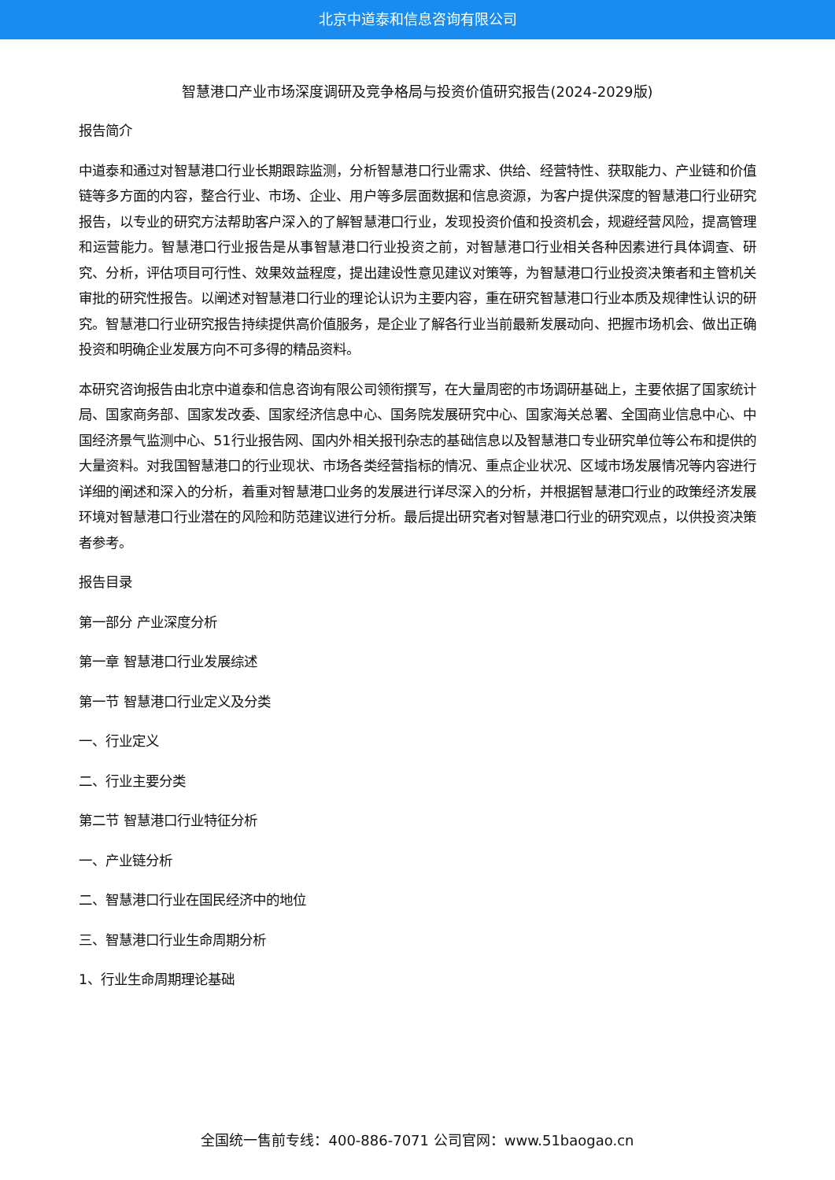北京中道泰和信息咨询有限公司
智慧港口产业市场深度调研及竞争格局与投资价值研究报告(2024-2029版)
报告简介
中道泰和通过对智慧港口行业长期跟踪监测，分析智慧港口行业需求、供给、经营特性、获取能力、产业链和价值链等多方面的内容，整合行业、市场、企业、用户等多层面数据和信息资源，为客户提供深度的智慧港口行业研究报告，以专业的研究方法帮助客户深入的了解智慧港口行业，发现投资价值和投资机会，规避经营风险，提高管理和运营能力。智慧港口行业报告是从事智慧港口行业投资之前，对智慧港口行业相关各种因素进行具体调查、研究、分析，评估项目可行性、效果效益程度，提出建设性意见建议对策等，为智慧港口行业投资决策者和主管机关审批的研究性报告。以阐述对智慧港口行业的理论认识为主要内容，重在研究智慧港口行业本质及规律性认识的研究。智慧港口行业研究报告持续提供高价值服务，是企业了解各行业当前最新发展动向、把握市场机会、做出正确投资和明确企业发展方向不可多得的精品资料。
本研究咨询报告由北京中道泰和信息咨询有限公司领衔撰写，在大量周密的市场调研基础上，主要依据了国家统计局、国家商务部、国家发改委、国家经济信息中心、国务院发展研究中心、国家海关总署、全国商业信息中心、中国经济景气监测中心、51行业报告网、国内外相关报刊杂志的基础信息以及智慧港口专业研究单位等公布和提供的大量资料。对我国智慧港口的行业现状、市场各类经营指标的情况、重点企业状况、区域市场发展情况等内容进行详细的阐述和深入的分析，着重对智慧港口业务的发展进行详尽深入的分析，并根据智慧港口行业的政策经济发展环境对智慧港口行业潜在的风险和防范建议进行分析。最后提出研究者对智慧港口行业的研究观点，以供投资决策者参考。
报告目录
第一部分 产业深度分析
第一章 智慧港口行业发展综述
第一节 智慧港口行业定义及分类
一、行业定义
二、行业主要分类
第二节 智慧港口行业特征分析
一、产业链分析
二、智慧港口行业在国民经济中的地位
三、智慧港口行业生命周期分析
1、行业生命周期理论基础
全国统一售前专线：400-886-7071 公司官网：www.51baogao.cn